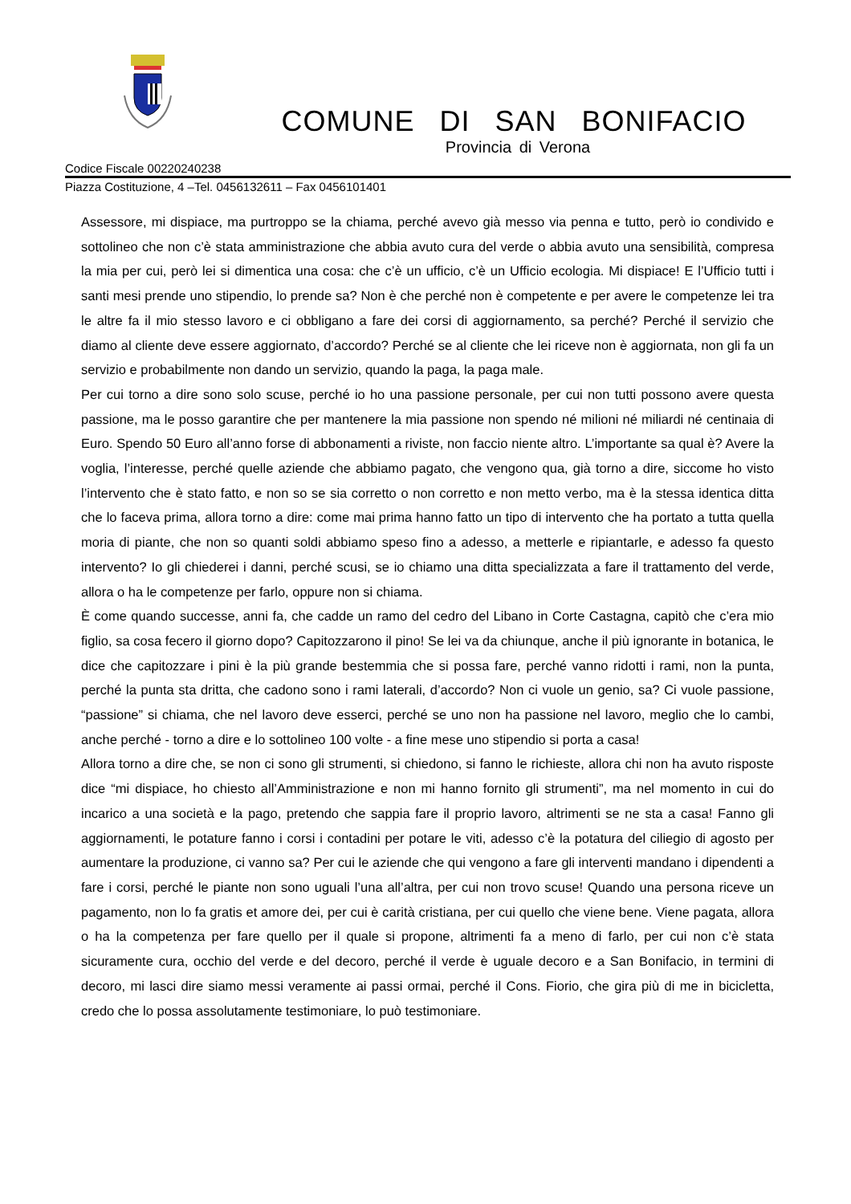COMUNE DI SAN BONIFACIO
Provincia di Verona
Codice Fiscale 00220240238
Piazza Costituzione, 4 –Tel. 0456132611 – Fax 0456101401
Assessore, mi dispiace, ma purtroppo se la chiama, perché avevo già messo via penna e tutto, però io condivido e sottolineo che non c’è stata amministrazione che abbia avuto cura del verde o abbia avuto una sensibilità, compresa la mia per cui, però lei si dimentica una cosa: che c’è un ufficio, c’è un Ufficio ecologia. Mi dispiace! E l’Ufficio tutti i santi mesi prende uno stipendio, lo prende sa? Non è che perché non è competente e per avere le competenze lei tra le altre fa il mio stesso lavoro e ci obbligano a fare dei corsi di aggiornamento, sa perché? Perché il servizio che diamo al cliente deve essere aggiornato, d’accordo? Perché se al cliente che lei riceve non è aggiornata, non gli fa un servizio e probabilmente non dando un servizio, quando la paga, la paga male.
Per cui torno a dire sono solo scuse, perché io ho una passione personale, per cui non tutti possono avere questa passione, ma le posso garantire che per mantenere la mia passione non spendo né milioni né miliardi né centinaia di Euro. Spendo 50 Euro all’anno forse di abbonamenti a riviste, non faccio niente altro. L’importante sa qual è? Avere la voglia, l’interesse, perché quelle aziende che abbiamo pagato, che vengono qua, già torno a dire, siccome ho visto l’intervento che è stato fatto, e non so se sia corretto o non corretto e non metto verbo, ma è la stessa identica ditta che lo faceva prima, allora torno a dire: come mai prima hanno fatto un tipo di intervento che ha portato a tutta quella moria di piante, che non so quanti soldi abbiamo speso fino a adesso, a metterle e ripiantarle, e adesso fa questo intervento? Io gli chiederei i danni, perché scusi, se io chiamo una ditta specializzata a fare il trattamento del verde, allora o ha le competenze per farlo, oppure non si chiama.
È come quando successe, anni fa, che cadde un ramo del cedro del Libano in Corte Castagna, capitò che c’era mio figlio, sa cosa fecero il giorno dopo? Capitozzarono il pino! Se lei va da chiunque, anche il più ignorante in botanica, le dice che capitozzare i pini è la più grande bestemmia che si possa fare, perché vanno ridotti i rami, non la punta, perché la punta sta dritta, che cadono sono i rami laterali, d’accordo? Non ci vuole un genio, sa? Ci vuole passione, “passione” si chiama, che nel lavoro deve esserci, perché se uno non ha passione nel lavoro, meglio che lo cambi, anche perché - torno a dire e lo sottolineo 100 volte - a fine mese uno stipendio si porta a casa!
Allora torno a dire che, se non ci sono gli strumenti, si chiedono, si fanno le richieste, allora chi non ha avuto risposte dice “mi dispiace, ho chiesto all’Amministrazione e non mi hanno fornito gli strumenti”, ma nel momento in cui do incarico a una società e la pago, pretendo che sappia fare il proprio lavoro, altrimenti se ne sta a casa! Fanno gli aggiornamenti, le potature fanno i corsi i contadini per potare le viti, adesso c’è la potatura del ciliegio di agosto per aumentare la produzione, ci vanno sa? Per cui le aziende che qui vengono a fare gli interventi mandano i dipendenti a fare i corsi, perché le piante non sono uguali l’una all’altra, per cui non trovo scuse! Quando una persona riceve un pagamento, non lo fa gratis et amore dei, per cui è carità cristiana, per cui quello che viene bene. Viene pagata, allora o ha la competenza per fare quello per il quale si propone, altrimenti fa a meno di farlo, per cui non c’è stata sicuramente cura, occhio del verde e del decoro, perché il verde è uguale decoro e a San Bonifacio, in termini di decoro, mi lasci dire siamo messi veramente ai passi ormai, perché il Cons. Fiorio, che gira più di me in bicicletta, credo che lo possa assolutamente testimoniare, lo può testimoniare.